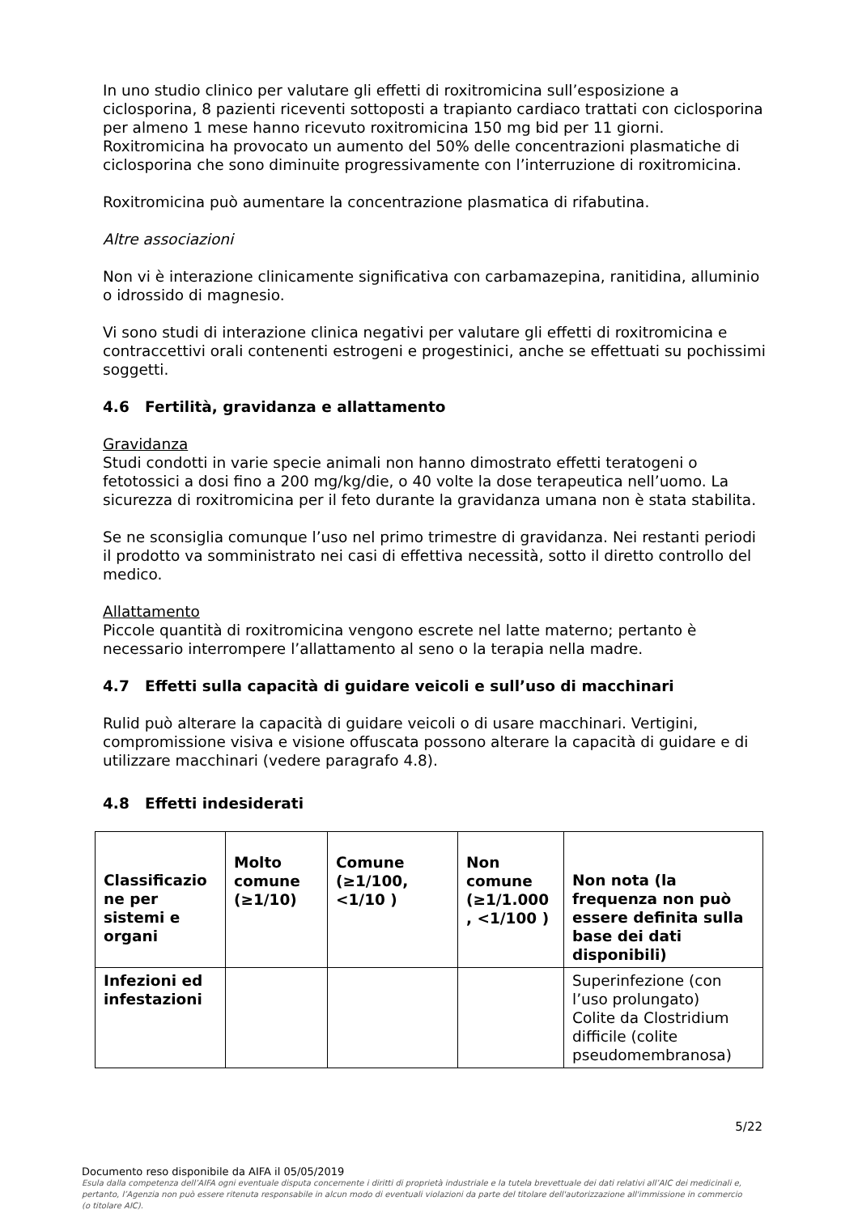In uno studio clinico per valutare gli effetti di roxitromicina sull’esposizione a ciclosporina, 8 pazienti riceventi sottoposti a trapianto cardiaco trattati con ciclosporina per almeno 1 mese hanno ricevuto roxitromicina 150 mg bid per 11 giorni. Roxitromicina ha provocato un aumento del 50% delle concentrazioni plasmatiche di ciclosporina che sono diminuite progressivamente con l’interruzione di roxitromicina.
Roxitromicina può aumentare la concentrazione plasmatica di rifabutina.
Altre associazioni
Non vi è interazione clinicamente significativa con carbamazepina, ranitidina, alluminio o idrossido di magnesio.
Vi sono studi di interazione clinica negativi per valutare gli effetti di roxitromicina e contraccettivi orali contenenti estrogeni e progestinici, anche se effettuati su pochissimi soggetti.
4.6 Fertilità, gravidanza e allattamento
Gravidanza
Studi condotti in varie specie animali non hanno dimostrato effetti teratogeni o fetotossici a dosi fino a 200 mg/kg/die, o 40 volte la dose terapeutica nell’uomo. La sicurezza di roxitromicina per il feto durante la gravidanza umana non è stata stabilita.
Se ne sconsiglia comunque l’uso nel primo trimestre di gravidanza. Nei restanti periodi il prodotto va somministrato nei casi di effettiva necessità, sotto il diretto controllo del medico.
Allattamento
Piccole quantità di roxitromicina vengono escrete nel latte materno; pertanto è necessario interrompere l’allattamento al seno o la terapia nella madre.
4.7 Effetti sulla capacità di guidare veicoli e sull’uso di macchinari
Rulid può alterare la capacità di guidare veicoli o di usare macchinari. Vertigini, compromissione visiva e visione offuscata possono alterare la capacità di guidare e di utilizzare macchinari (vedere paragrafo 4.8).
4.8 Effetti indesiderati
| Classificazio ne per sistemi e organi | Molto comune (≥1/10) | Comune (≥1/100, <1/10 ) | Non comune (≥1/1.000 , <1/100 ) | Non nota (la frequenza non può essere definita sulla base dei dati disponibili) |
| --- | --- | --- | --- | --- |
| Infezioni ed infestazioni | | | | Superinfezione (con l’uso prolungato) Colite da Clostridium difficile (colite pseudomembranosa) |
5/22
Documento reso disponibile da AIFA il 05/05/2019
Esula dalla competenza dell’AIFA ogni eventuale disputa concernente i diritti di proprietà industriale e la tutela brevettuale dei dati relativi all’AIC dei medicinali e, pertanto, l’Agenzia non può essere ritenuta responsabile in alcun modo di eventuali violazioni da parte del titolare dell'autorizzazione all'immissione in commercio (o titolare AIC).